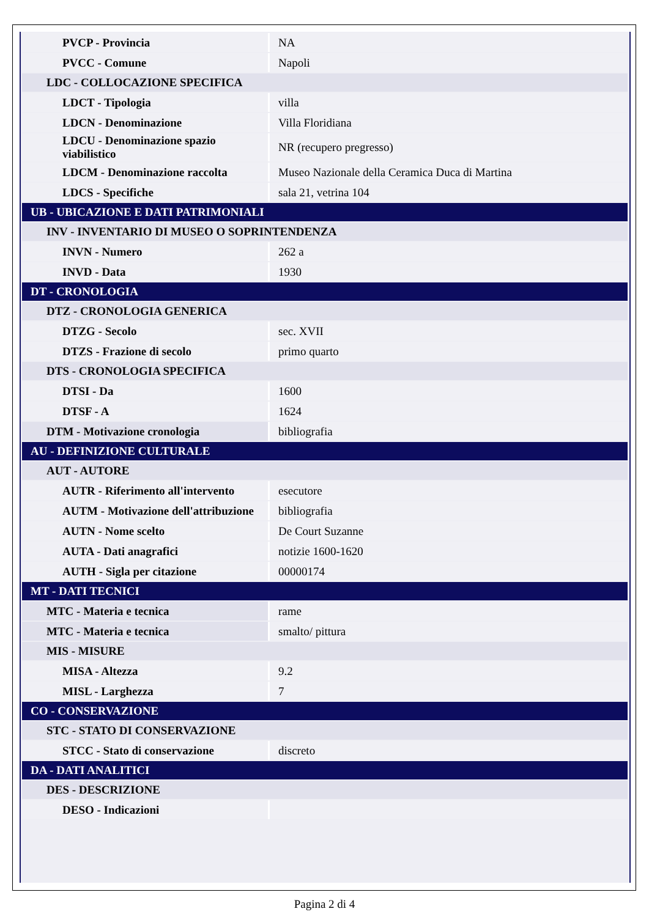| PVCP - Provincia | NA |
| PVCC - Comune | Napoli |
| LDC - COLLOCAZIONE SPECIFICA | |
| LDCT - Tipologia | villa |
| LDCN - Denominazione | Villa Floridiana |
| LDCU - Denominazione spazio viabilistico | NR (recupero pregresso) |
| LDCM - Denominazione raccolta | Museo Nazionale della Ceramica Duca di Martina |
| LDCS - Specifiche | sala 21, vetrina 104 |
| UB - UBICAZIONE E DATI PATRIMONIALI | |
| INV - INVENTARIO DI MUSEO O SOPRINTENDENZA | |
| INVN - Numero | 262 a |
| INVD - Data | 1930 |
| DT - CRONOLOGIA | |
| DTZ - CRONOLOGIA GENERICA | |
| DTZG - Secolo | sec. XVII |
| DTZS - Frazione di secolo | primo quarto |
| DTS - CRONOLOGIA SPECIFICA | |
| DTSI - Da | 1600 |
| DTSF - A | 1624 |
| DTM - Motivazione cronologia | bibliografia |
| AU - DEFINIZIONE CULTURALE | |
| AUT - AUTORE | |
| AUTR - Riferimento all'intervento | esecutore |
| AUTM - Motivazione dell'attribuzione | bibliografia |
| AUTN - Nome scelto | De Court Suzanne |
| AUTA - Dati anagrafici | notizie 1600-1620 |
| AUTH - Sigla per citazione | 00000174 |
| MT - DATI TECNICI | |
| MTC - Materia e tecnica | rame |
| MTC - Materia e tecnica | smalto/ pittura |
| MIS - MISURE | |
| MISA - Altezza | 9.2 |
| MISL - Larghezza | 7 |
| CO - CONSERVAZIONE | |
| STC - STATO DI CONSERVAZIONE | |
| STCC - Stato di conservazione | discreto |
| DA - DATI ANALITICI | |
| DES - DESCRIZIONE | |
| DESO - Indicazioni | |
Pagina 2 di 4